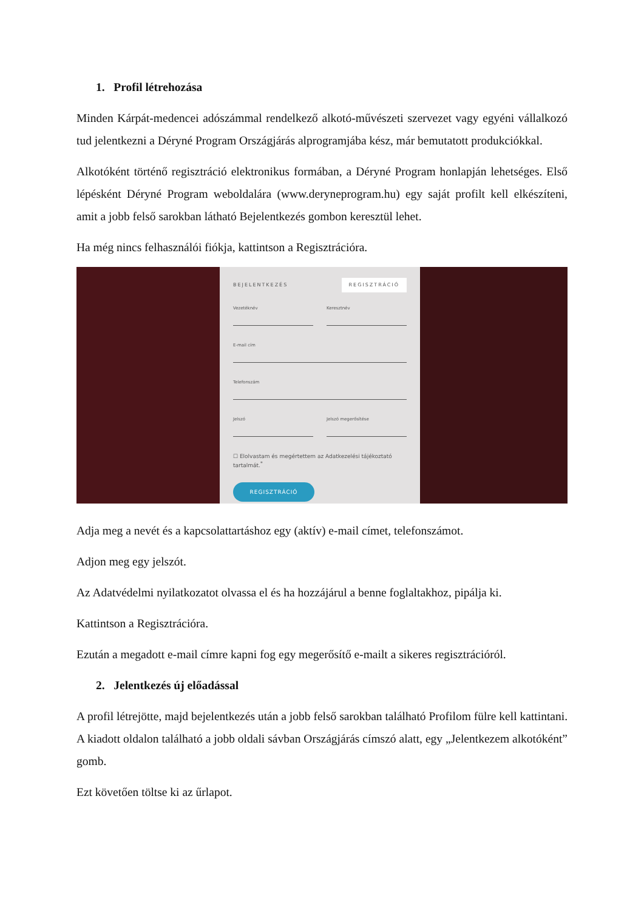1. Profil létrehozása
Minden Kárpát-medencei adószámmal rendelkező alkotó-művészeti szervezet vagy egyéni vállalkozó tud jelentkezni a Déryné Program Országjárás alprogramjába kész, már bemutatott produkciókkal.
Alkotóként történő regisztráció elektronikus formában, a Déryné Program honlapján lehetséges. Első lépésként Déryné Program weboldalára (www.deryneprogram.hu) egy saját profilt kell elkészíteni, amit a jobb felső sarokban látható Bejelentkezés gombon keresztül lehet.
Ha még nincs felhasználói fiókja, kattintson a Regisztrációra.
BEJELENTKEZÉS REGISZTRÁCIÓ
Vezetéknév Keresztnév
E-mail cím
Telefonszám
Jelszó Jelszó megerősítése
☐ Elolvastam és megértettem az Adatkezelési tájékoztató tartalmát.<sup>*</sup>
REGISZTRÁCIÓ
Adja meg a nevét és a kapcsolattartáshoz egy (aktív) e-mail címet, telefonszámot.
Adjon meg egy jelszót.
Az Adatvédelmi nyilatkozatot olvassa el és ha hozzájárul a benne foglaltakhoz, pipálja ki.
Kattintson a Regisztrációra.
Ezután a megadott e-mail címre kapni fog egy megerősítő e-mailt a sikeres regisztrációról.
2. Jelentkezés új előadással
A profil létrejötte, majd bejelentkezés után a jobb felső sarokban található Profilom fülre kell kattintani. A kiadott oldalon található a jobb oldali sávban Országjárás címszó alatt, egy „Jelentkezem alkotóként” gomb.
Ezt követően töltse ki az űrlapot.